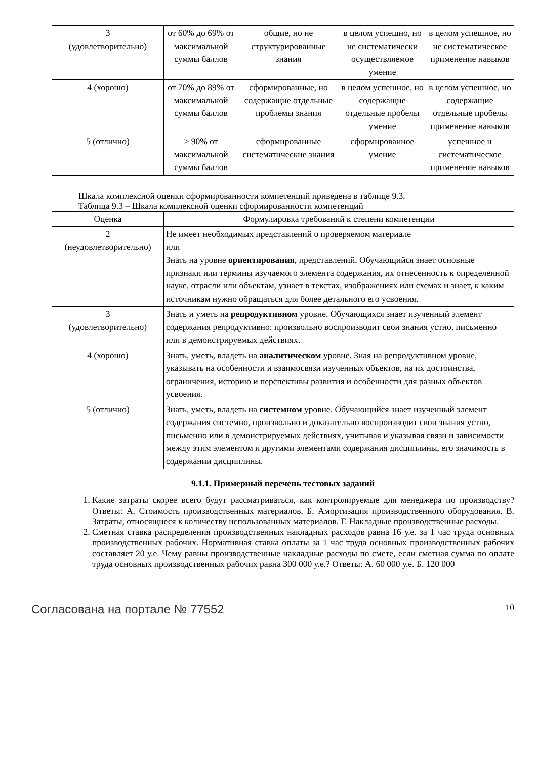| 3 (удовлетворительно) | от 60% до 69% от максимальной суммы баллов | общие, но не структурированные знания | в целом успешно, но не систематически осуществляемое умение | в целом успешное, но не систематическое применение навыков |
| 4 (хорошо) | от 70% до 89% от максимальной суммы баллов | сформированные, но содержащие отдельные проблемы знания | в целом успешное, но содержащие отдельные пробелы умение | в целом успешное, но содержащие отдельные пробелы применение навыков |
| 5 (отлично) | ≥ 90% от максимальной суммы баллов | сформированные систематические знания | сформированное умение | успешное и систематическое применение навыков |
Шкала комплексной оценки сформированности компетенций приведена в таблице 9.3.
Таблица 9.3 – Шкала комплексной оценки сформированности компетенций
| Оценка | Формулировка требований к степени компетенции |
| --- | --- |
| 2 (неудовлетворительно) | Не имеет необходимых представлений о проверяемом материале или Знать на уровне ориентирования , представлений. Обучающийся знает основные признаки или термины изучаемого элемента содержания, их отнесенность к определенной науке, отрасли или объектам, узнает в текстах, изображениях или схемах и знает, к каким источникам нужно обращаться для более детального его усвоения. |
| 3 (удовлетворительно) | Знать и уметь на репродуктивном уровне. Обучающихся знает изученный элемент содержания репродуктивно: произвольно воспроизводит свои знания устно, письменно или в демонстрируемых действиях. |
| 4 (хорошо) | Знать, уметь, владеть на аналитическом уровне. Зная на репродуктивном уровне, указывать на особенности и взаимосвязи изученных объектов, на их достоинства, ограничения, историю и перспективы развития и особенности для разных объектов усвоения. |
| 5 (отлично) | Знать, уметь, владеть на системном уровне. Обучающийся знает изученный элемент содержания системно, произвольно и доказательно воспроизводит свои знания устно, письменно или в демонстрируемых действиях, учитывая и указывая связи и зависимости между этим элементом и другими элементами содержания дисциплины, его значимость в содержании дисциплины. |
9.1.1. Примерный перечень тестовых заданий
1. Какие затраты скорее всего будут рассматриваться, как контролируемые для менеджера по производству? Ответы: А. Стоимость производственных материалов. Б. Амортизация производственного оборудования. В. Затраты, относящиеся к количеству использованных материалов. Г. Накладные производственные расходы.
2. Сметная ставка распределения производственных накладных расходов равна 16 у.е. за 1 час труда основных производственных рабочих. Нормативная ставка оплаты за 1 час труда основных производственных рабочих составляет 20 у.е. Чему равны производственные накладные расходы по смете, если сметная сумма по оплате труда основных производственных рабочих равна 300 000 у.е.? Ответы: А. 60 000 у.е. Б. 120 000
Согласована на портале № 77552 10